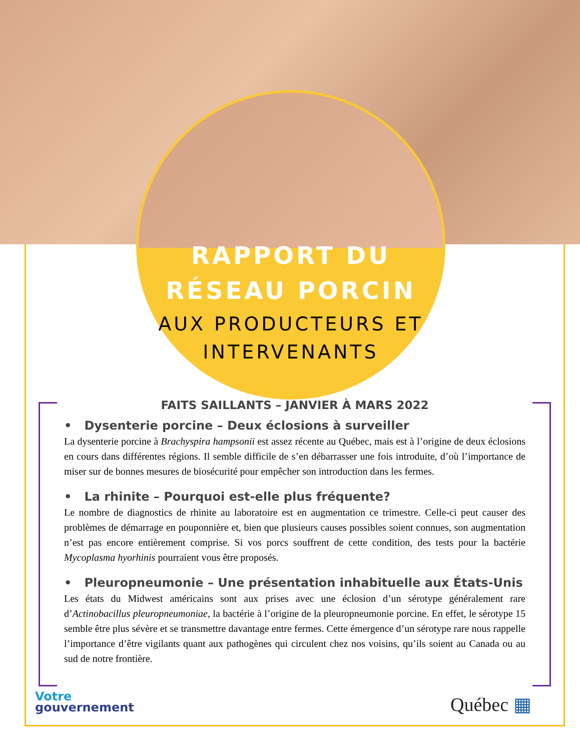RAPPORT DU
RÉSEAU PORCIN
AUX PRODUCTEURS ET
INTERVENANTS
FAITS SAILLANTS – JANVIER À MARS 2022
• Dysenterie porcine – Deux éclosions à surveiller
La dysenterie porcine à Brachyspira hampsonii est assez récente au Québec, mais est à l’origine de deux éclosions en cours dans différentes régions. Il semble difficile de s’en débarrasser une fois introduite, d’où l’importance de miser sur de bonnes mesures de biosécurité pour empêcher son introduction dans les fermes.
• La rhinite – Pourquoi est-elle plus fréquente?
Le nombre de diagnostics de rhinite au laboratoire est en augmentation ce trimestre. Celle-ci peut causer des problèmes de démarrage en pouponnière et, bien que plusieurs causes possibles soient connues, son augmentation n’est pas encore entièrement comprise. Si vos porcs souffrent de cette condition, des tests pour la bactérie Mycoplasma hyorhinis pourraient vous être proposés.
• Pleuropneumonie – Une présentation inhabituelle aux États-Unis
Les états du Midwest américains sont aux prises avec une éclosion d’un sérotype généralement rare d’Actinobacillus pleuropneumoniae, la bactérie à l’origine de la pleuropneumonie porcine. En effet, le sérotype 15 semble être plus sévère et se transmettre davantage entre fermes. Cette émergence d’un sérotype rare nous rappelle l’importance d’être vigilants quant aux pathogènes qui circulent chez nos voisins, qu’ils soient au Canada ou au sud de notre frontière.
Votre
gouvernement
Québec ▦